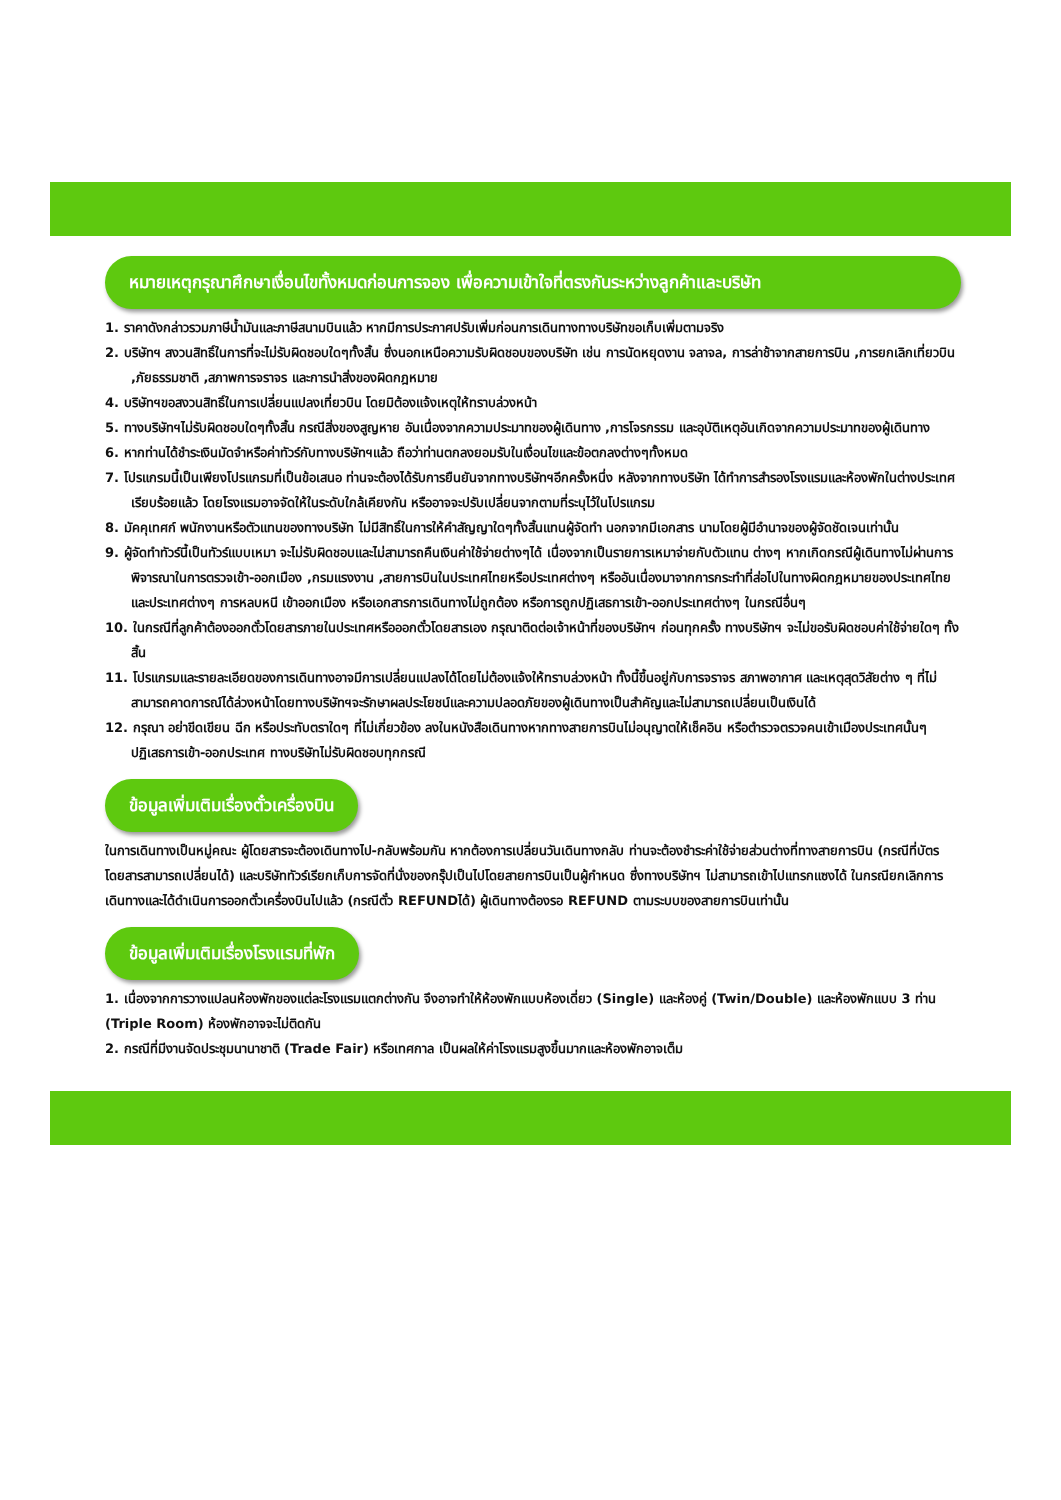หมายเหตุกรุณาศึกษาเงื่อนไขทั้งหมดก่อนการจอง เพื่อความเข้าใจที่ตรงกันระหว่างลูกค้าและบริษัท
1. ราคาดังกล่าวรวมภาษีน้ำมันและภาษีสนามบินแล้ว หากมีการประกาศปรับเพิ่มก่อนการเดินทางทางบริษัทขอเก็บเพิ่มตามจริง
2. บริษัทฯ สงวนสิทธิ์ในการที่จะไม่รับผิดชอบใดๆทั้งสิ้น ซึ่งนอกเหนือความรับผิดชอบของบริษัท เช่น การนัดหยุดงาน จลาจล, การล่าช้าจากสายการบิน ,การยกเลิกเที่ยวบิน ,ภัยธรรมชาติ ,สภาพการจราจร และการนำสิ่งของผิดกฎหมาย
4. บริษัทฯขอสงวนสิทธิ์ในการเปลี่ยนแปลงเที่ยวบิน โดยมิต้องแจ้งเหตุให้ทราบล่วงหน้า
5. ทางบริษัทฯไม่รับผิดชอบใดๆทั้งสิ้น กรณีสิ่งของสูญหาย อันเนื่องจากความประมาทของผู้เดินทาง ,การโจรกรรม และอุบัติเหตุอันเกิดจากความประมาทของผู้เดินทาง
6. หากท่านได้ชำระเงินมัดจำหรือค่าทัวร์กับทางบริษัทฯแล้ว ถือว่าท่านตกลงยอมรับในเงื่อนไขและข้อตกลงต่างๆทั้งหมด
7. โปรแกรมนี้เป็นเพียงโปรแกรมที่เป็นข้อเสนอ ท่านจะต้องได้รับการยืนยันจากทางบริษัทฯอีกครั้งหนึ่ง หลังจากทางบริษัท ได้ทำการสำรองโรงแรมและห้องพักในต่างประเทศเรียบร้อยแล้ว โดยโรงแรมอาจจัดให้ในระดับใกล้เคียงกัน หรืออาจจะปรับเปลี่ยนจากตามที่ระบุไว้ในโปรแกรม
8. มัคคุเทศก์ พนักงานหรือตัวแทนของทางบริษัท ไม่มีสิทธิ์ในการให้คำสัญญาใดๆทั้งสิ้นแทนผู้จัดทำ นอกจากมีเอกสาร นามโดยผู้มีอำนาจของผู้จัดชัดเจนเท่านั้น
9. ผู้จัดทำทัวร์นี้เป็นทัวร์แบบเหมา จะไม่รับผิดชอบและไม่สามารถคืนเงินค่าใช้จ่ายต่างๆได้ เนื่องจากเป็นรายการเหมาจ่ายกับตัวแทน ต่างๆ หากเกิดกรณีผู้เดินทางไม่ผ่านการพิจารณาในการตรวจเข้า-ออกเมือง ,กรมแรงงาน ,สายการบินในประเทศไทยหรือประเทศต่างๆ หรืออันเนื่องมาจากการกระทำที่ส่อไปในทางผิดกฎหมายของประเทศไทยและประเทศต่างๆ การหลบหนี เข้าออกเมือง หรือเอกสารการเดินทางไม่ถูกต้อง หรือการถูกปฏิเสธการเข้า-ออกประเทศต่างๆ ในกรณีอื่นๆ
10. ในกรณีที่ลูกค้าต้องออกตั๋วโดยสารภายในประเทศหรือออกตั๋วโดยสารเอง กรุณาติดต่อเจ้าหน้าที่ของบริษัทฯ ก่อนทุกครั้ง ทางบริษัทฯ จะไม่ขอรับผิดชอบค่าใช้จ่ายใดๆ ทั้งสิ้น
11. โปรแกรมและรายละเอียดของการเดินทางอาจมีการเปลี่ยนแปลงได้โดยไม่ต้องแจ้งให้ทราบล่วงหน้า ทั้งนี้ขึ้นอยู่กับการจราจร สภาพอากาศ และเหตุสุดวิสัยต่าง ๆ ที่ไม่สามารถคาดการณ์ได้ล่วงหน้าโดยทางบริษัทฯจะรักษาผลประโยชน์และความปลอดภัยของผู้เดินทางเป็นสำคัญและไม่สามารถเปลี่ยนเป็นเงินได้
12. กรุณา อย่าขีดเขียน ฉีก หรือประทับตราใดๆ ที่ไม่เกี่ยวข้อง ลงในหนังสือเดินทางหากทางสายการบินไม่อนุญาตให้เช็คอิน หรือตำรวจตรวจคนเข้าเมืองประเทศนั้นๆ ปฏิเสธการเข้า-ออกประเทศ ทางบริษัทไม่รับผิดชอบทุกกรณี
ข้อมูลเพิ่มเติมเรื่องตั๋วเครื่องบิน
ในการเดินทางเป็นหมู่คณะ ผู้โดยสารจะต้องเดินทางไป-กลับพร้อมกัน หากต้องการเปลี่ยนวันเดินทางกลับ ท่านจะต้องชำระค่าใช้จ่ายส่วนต่างที่ทางสายการบิน (กรณีที่บัตรโดยสารสามารถเปลี่ยนได้) และบริษัททัวร์เรียกเก็บการจัดที่นั่งของกรุ๊ปเป็นไปโดยสายการบินเป็นผู้กำหนด ซึ่งทางบริษัทฯ ไม่สามารถเข้าไปแทรกแซงได้ ในกรณียกเลิกการเดินทางและได้ดำเนินการออกตั๋วเครื่องบินไปแล้ว (กรณีตั๋ว REFUNDได้) ผู้เดินทางต้องรอ REFUND ตามระบบของสายการบินเท่านั้น
ข้อมูลเพิ่มเติมเรื่องโรงแรมที่พัก
1. เนื่องจากการวางแปลนห้องพักของแต่ละโรงแรมแตกต่างกัน จึงอาจทำให้ห้องพักแบบห้องเดี่ยว (Single) และห้องคู่ (Twin/Double) และห้องพักแบบ 3 ท่าน (Triple Room) ห้องพักอาจจะไม่ติดกัน
2. กรณีที่มีงานจัดประชุมนานาชาติ (Trade Fair) หรือเทศกาล เป็นผลให้ค่าโรงแรมสูงขึ้นมากและห้องพักอาจเต็ม